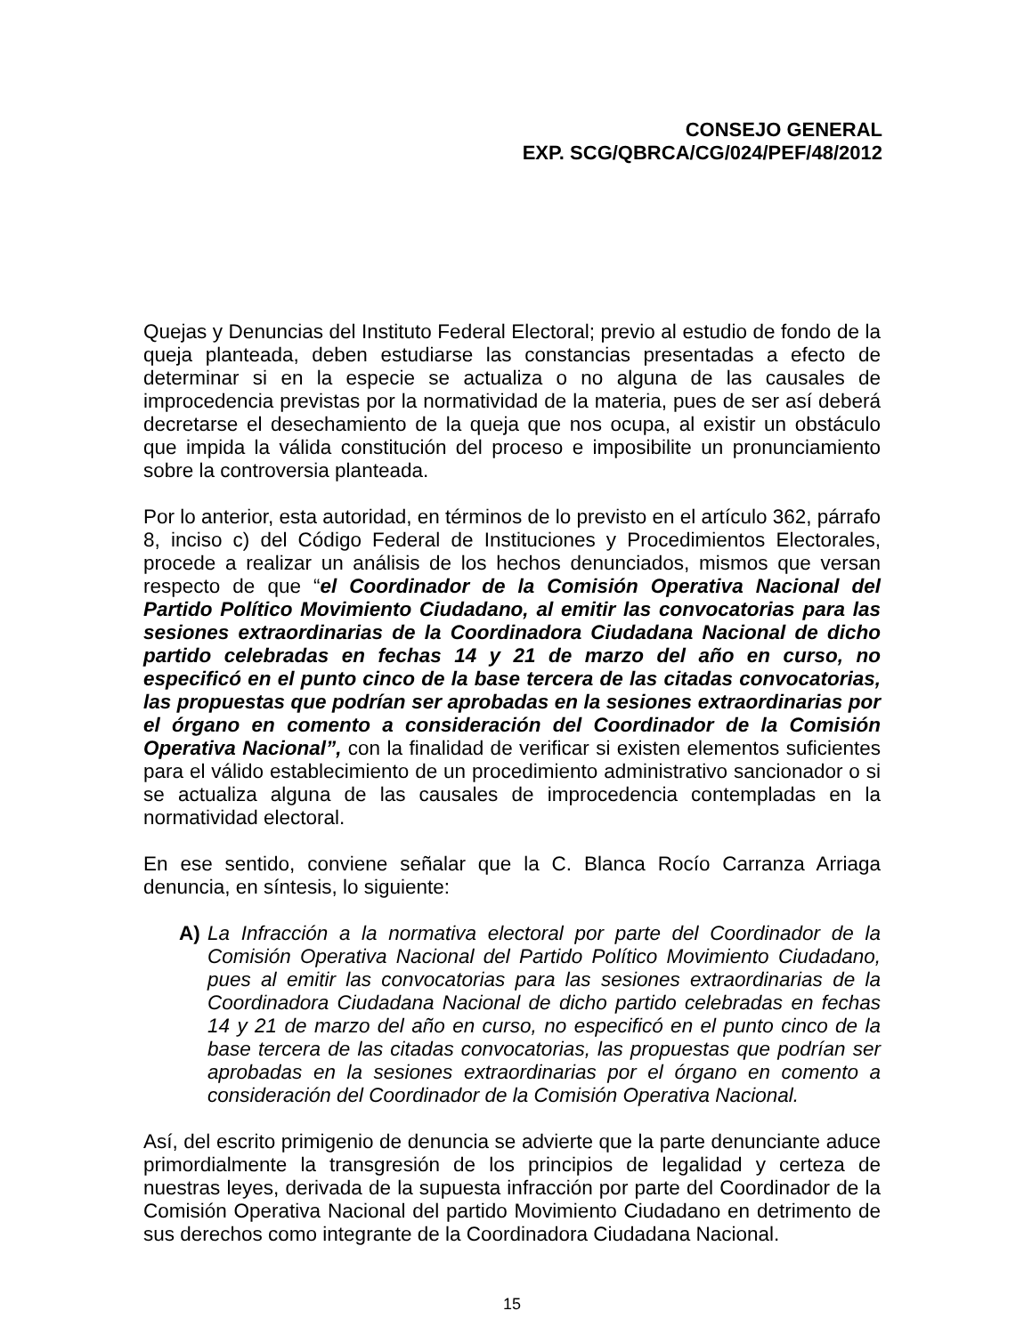CONSEJO GENERAL
EXP. SCG/QBRCA/CG/024/PEF/48/2012
Quejas y Denuncias del Instituto Federal Electoral; previo al estudio de fondo de la queja planteada, deben estudiarse las constancias presentadas a efecto de determinar si en la especie se actualiza o no alguna de las causales de improcedencia previstas por la normatividad de la materia, pues de ser así deberá decretarse el desechamiento de la queja que nos ocupa, al existir un obstáculo que impida la válida constitución del proceso e imposibilite un pronunciamiento sobre la controversia planteada.
Por lo anterior, esta autoridad, en términos de lo previsto en el artículo 362, párrafo 8, inciso c) del Código Federal de Instituciones y Procedimientos Electorales, procede a realizar un análisis de los hechos denunciados, mismos que versan respecto de que “el Coordinador de la Comisión Operativa Nacional del Partido Político Movimiento Ciudadano, al emitir las convocatorias para las sesiones extraordinarias de la Coordinadora Ciudadana Nacional de dicho partido celebradas en fechas 14 y 21 de marzo del año en curso, no especificó en el punto cinco de la base tercera de las citadas convocatorias, las propuestas que podrían ser aprobadas en la sesiones extraordinarias por el órgano en comento a consideración del Coordinador de la Comisión Operativa Nacional”, con la finalidad de verificar si existen elementos suficientes para el válido establecimiento de un procedimiento administrativo sancionador o si se actualiza alguna de las causales de improcedencia contempladas en la normatividad electoral.
En ese sentido, conviene señalar que la C. Blanca Rocío Carranza Arriaga denuncia, en síntesis, lo siguiente:
A) La Infracción a la normativa electoral por parte del Coordinador de la Comisión Operativa Nacional del Partido Político Movimiento Ciudadano, pues al emitir las convocatorias para las sesiones extraordinarias de la Coordinadora Ciudadana Nacional de dicho partido celebradas en fechas 14 y 21 de marzo del año en curso, no especificó en el punto cinco de la base tercera de las citadas convocatorias, las propuestas que podrían ser aprobadas en la sesiones extraordinarias por el órgano en comento a consideración del Coordinador de la Comisión Operativa Nacional.
Así, del escrito primigenio de denuncia se advierte que la parte denunciante aduce primordialmente la transgresión de los principios de legalidad y certeza de nuestras leyes, derivada de la supuesta infracción por parte del Coordinador de la Comisión Operativa Nacional del partido Movimiento Ciudadano en detrimento de sus derechos como integrante de la Coordinadora Ciudadana Nacional.
15